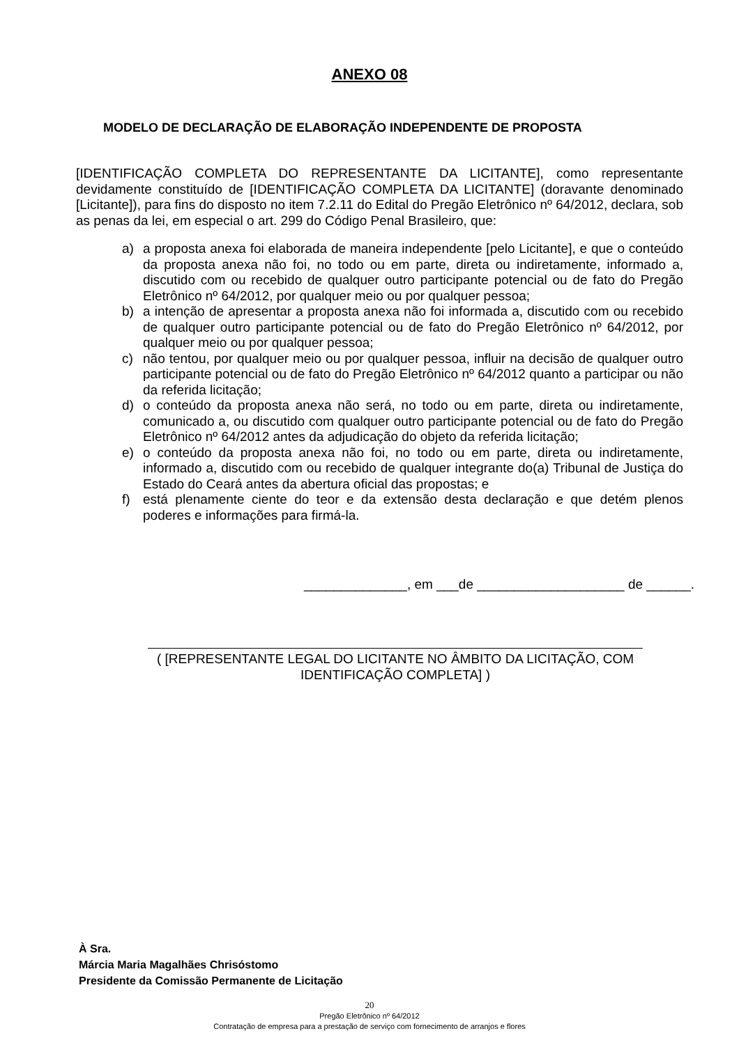ANEXO 08
MODELO DE DECLARAÇÃO DE ELABORAÇÃO INDEPENDENTE DE PROPOSTA
[IDENTIFICAÇÃO COMPLETA DO REPRESENTANTE DA LICITANTE], como representante devidamente constituído de [IDENTIFICAÇÃO COMPLETA DA LICITANTE] (doravante denominado [Licitante]), para fins do disposto no item 7.2.11 do Edital do Pregão Eletrônico nº 64/2012, declara, sob as penas da lei, em especial o art. 299 do Código Penal Brasileiro, que:
a) a proposta anexa foi elaborada de maneira independente [pelo Licitante], e que o conteúdo da proposta anexa não foi, no todo ou em parte, direta ou indiretamente, informado a, discutido com ou recebido de qualquer outro participante potencial ou de fato do Pregão Eletrônico nº 64/2012, por qualquer meio ou por qualquer pessoa;
b) a intenção de apresentar a proposta anexa não foi informada a, discutido com ou recebido de qualquer outro participante potencial ou de fato do Pregão Eletrônico nº 64/2012, por qualquer meio ou por qualquer pessoa;
c) não tentou, por qualquer meio ou por qualquer pessoa, influir na decisão de qualquer outro participante potencial ou de fato do Pregão Eletrônico nº 64/2012 quanto a participar ou não da referida licitação;
d) o conteúdo da proposta anexa não será, no todo ou em parte, direta ou indiretamente, comunicado a, ou discutido com qualquer outro participante potencial ou de fato do Pregão Eletrônico nº 64/2012 antes da adjudicação do objeto da referida licitação;
e) o conteúdo da proposta anexa não foi, no todo ou em parte, direta ou indiretamente, informado a, discutido com ou recebido de qualquer integrante do(a) Tribunal de Justiça do Estado do Ceará antes da abertura oficial das propostas; e
f) está plenamente ciente do teor e da extensão desta declaração e que detém plenos poderes e informações para firmá-la.
______________, em ___de ____________________ de ______.
( [REPRESENTANTE LEGAL DO LICITANTE NO ÂMBITO DA LICITAÇÃO, COM IDENTIFICAÇÃO COMPLETA] )
À Sra.
Márcia Maria Magalhães Chrisóstomo
Presidente da Comissão Permanente de Licitação
20
Pregão Eletrônico nº 64/2012
Contratação de empresa para a prestação de serviço com fornecimento de arranjos e flores